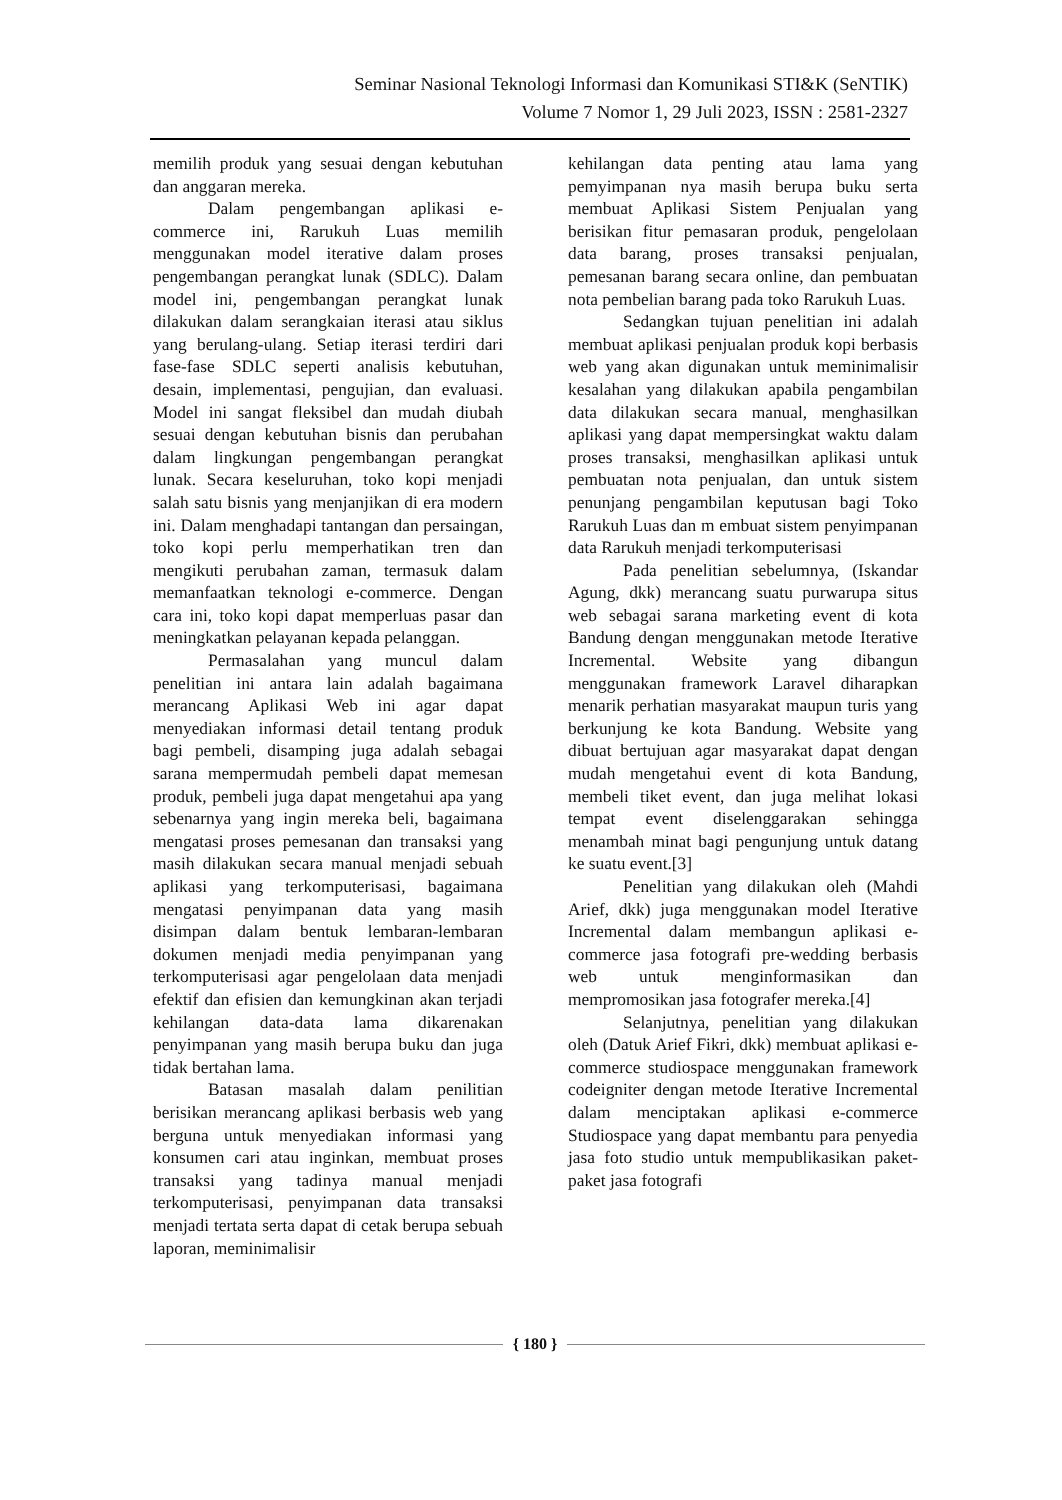Seminar Nasional Teknologi Informasi dan Komunikasi STI&K (SeNTIK)
Volume 7 Nomor 1, 29 Juli 2023, ISSN : 2581-2327
memilih produk yang sesuai dengan kebutuhan dan anggaran mereka.
Dalam pengembangan aplikasi e-commerce ini, Rarukuh Luas memilih menggunakan model iterative dalam proses pengembangan perangkat lunak (SDLC). Dalam model ini, pengembangan perangkat lunak dilakukan dalam serangkaian iterasi atau siklus yang berulang-ulang. Setiap iterasi terdiri dari fase-fase SDLC seperti analisis kebutuhan, desain, implementasi, pengujian, dan evaluasi. Model ini sangat fleksibel dan mudah diubah sesuai dengan kebutuhan bisnis dan perubahan dalam lingkungan pengembangan perangkat lunak. Secara keseluruhan, toko kopi menjadi salah satu bisnis yang menjanjikan di era modern ini. Dalam menghadapi tantangan dan persaingan, toko kopi perlu memperhatikan tren dan mengikuti perubahan zaman, termasuk dalam memanfaatkan teknologi e-commerce. Dengan cara ini, toko kopi dapat memperluas pasar dan meningkatkan pelayanan kepada pelanggan.
Permasalahan yang muncul dalam penelitian ini antara lain adalah bagaimana merancang Aplikasi Web ini agar dapat menyediakan informasi detail tentang produk bagi pembeli, disamping juga adalah sebagai sarana mempermudah pembeli dapat memesan produk, pembeli juga dapat mengetahui apa yang sebenarnya yang ingin mereka beli, bagaimana mengatasi proses pemesanan dan transaksi yang masih dilakukan secara manual menjadi sebuah aplikasi yang terkomputerisasi, bagaimana mengatasi penyimpanan data yang masih disimpan dalam bentuk lembaran-lembaran dokumen menjadi media penyimpanan yang terkomputerisasi agar pengelolaan data menjadi efektif dan efisien dan kemungkinan akan terjadi kehilangan data-data lama dikarenakan penyimpanan yang masih berupa buku dan juga tidak bertahan lama.
Batasan masalah dalam penilitian berisikan merancang aplikasi berbasis web yang berguna untuk menyediakan informasi yang konsumen cari atau inginkan, membuat proses transaksi yang tadinya manual menjadi terkomputerisasi, penyimpanan data transaksi menjadi tertata serta dapat di cetak berupa sebuah laporan, meminimalisir
kehilangan data penting atau lama yang pemyimpanan nya masih berupa buku serta membuat Aplikasi Sistem Penjualan yang berisikan fitur pemasaran produk, pengelolaan data barang, proses transaksi penjualan, pemesanan barang secara online, dan pembuatan nota pembelian barang pada toko Rarukuh Luas.
Sedangkan tujuan penelitian ini adalah membuat aplikasi penjualan produk kopi berbasis web yang akan digunakan untuk meminimalisir kesalahan yang dilakukan apabila pengambilan data dilakukan secara manual, menghasilkan aplikasi yang dapat mempersingkat waktu dalam proses transaksi, menghasilkan aplikasi untuk pembuatan nota penjualan, dan untuk sistem penunjang pengambilan keputusan bagi Toko Rarukuh Luas dan m embuat sistem penyimpanan data Rarukuh menjadi terkomputerisasi
Pada penelitian sebelumnya, (Iskandar Agung, dkk) merancang suatu purwarupa situs web sebagai sarana marketing event di kota Bandung dengan menggunakan metode Iterative Incremental. Website yang dibangun menggunakan framework Laravel diharapkan menarik perhatian masyarakat maupun turis yang berkunjung ke kota Bandung. Website yang dibuat bertujuan agar masyarakat dapat dengan mudah mengetahui event di kota Bandung, membeli tiket event, dan juga melihat lokasi tempat event diselenggarakan sehingga menambah minat bagi pengunjung untuk datang ke suatu event.[3]
Penelitian yang dilakukan oleh (Mahdi Arief, dkk) juga menggunakan model Iterative Incremental dalam membangun aplikasi e-commerce jasa fotografi pre-wedding berbasis web untuk menginformasikan dan mempromosikan jasa fotografer mereka.[4]
Selanjutnya, penelitian yang dilakukan oleh (Datuk Arief Fikri, dkk) membuat aplikasi e-commerce studiospace menggunakan framework codeigniter dengan metode Iterative Incremental dalam menciptakan aplikasi e-commerce Studiospace yang dapat membantu para penyedia jasa foto studio untuk mempublikasikan paket-paket jasa fotografi
{ 180 }